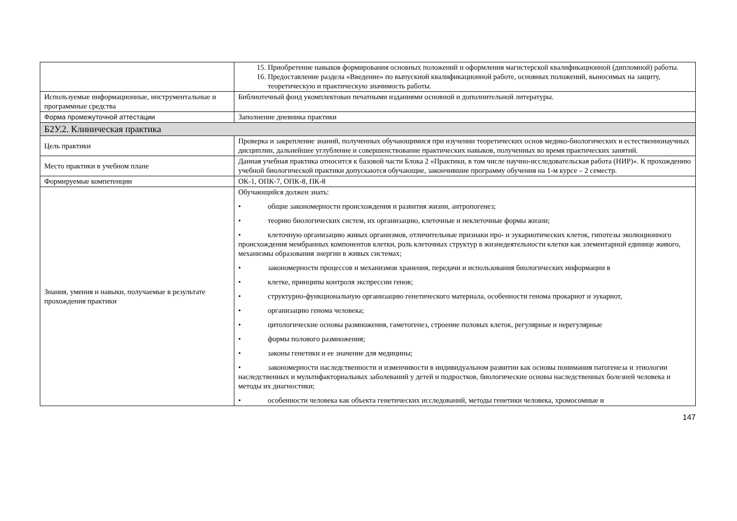| | 15. Приобретение навыков формирования основных положений и оформления магистерской квалификационной (дипломной) работы. 16. Предоставление раздела «Введение» по выпускной квалификационной работе, основных положений, выносимых на защиту, теоретическую и практическую значимость работы. |
| Используемые информационные, инструментальные и программные средства | Библиотечный фонд укомплектован печатными изданиями основной и дополнительной литературы. |
| Форма промежуточной аттестации | Заполнение дневника практики |
| Б2У.2. Клиническая практика | |
| Цель практики | Проверка и закрепление знаний, полученных обучающимися при изучении теоретических основ медико-биологических и естественнонаучных дисциплин, дальнейшее углубление и совершенствование практических навыков, полученных во время практических занятий. |
| Место практики в учебном плане | Данная учебная практика относится к базовой части Блока 2 «Практики, в том числе научно-исследовательская работа (НИР)». К прохождению учебной биологической практики допускаются обучающие, закончившие программу обучения на 1-м курсе – 2 семестр. |
| Формируемые компетенции | ОК-1, ОПК-7, ОПК-8, ПК-8 |
| Знания, умения и навыки, получаемые в результате прохождения практики | Обучающийся должен знать: • общие закономерности происхождения и развития жизни, антропогенез; • теорию биологических систем, их организацию, клеточные и неклеточные формы жизни; • клеточную организацию живых организмов, отличительные признаки про- и эукариотических клеток, гипотезы эволюционного происхождения мембранных компонентов клетки, роль клеточных структур в жизнедеятельности клетки как элементарной единице живого, механизмы образования энергии в живых системах; • закономерности процессов и механизмов хранения, передачи и использования биологических информации в • клетке, принципы контроля экспрессии генов; • структурно-функциональную организацию генетического материала, особенности генома прокариот и эукариот, • организацию генома человека; • цитологические основы размножения, гаметогенез, строение половых клеток, регулярные и нерегулярные • формы полового размножения; • законы генетики и ее значение для медицины; • закономерности наследственности и изменчивости в индивидуальном развитии как основы понимания патогенеза и этиологии наследственных и мультифакториальных заболеваний у детей и подростков, биологические основы наследственных болезней человека и методы их диагностики; • особенности человека как объекта генетических исследований, методы генетики человека, хромосомные и |
147